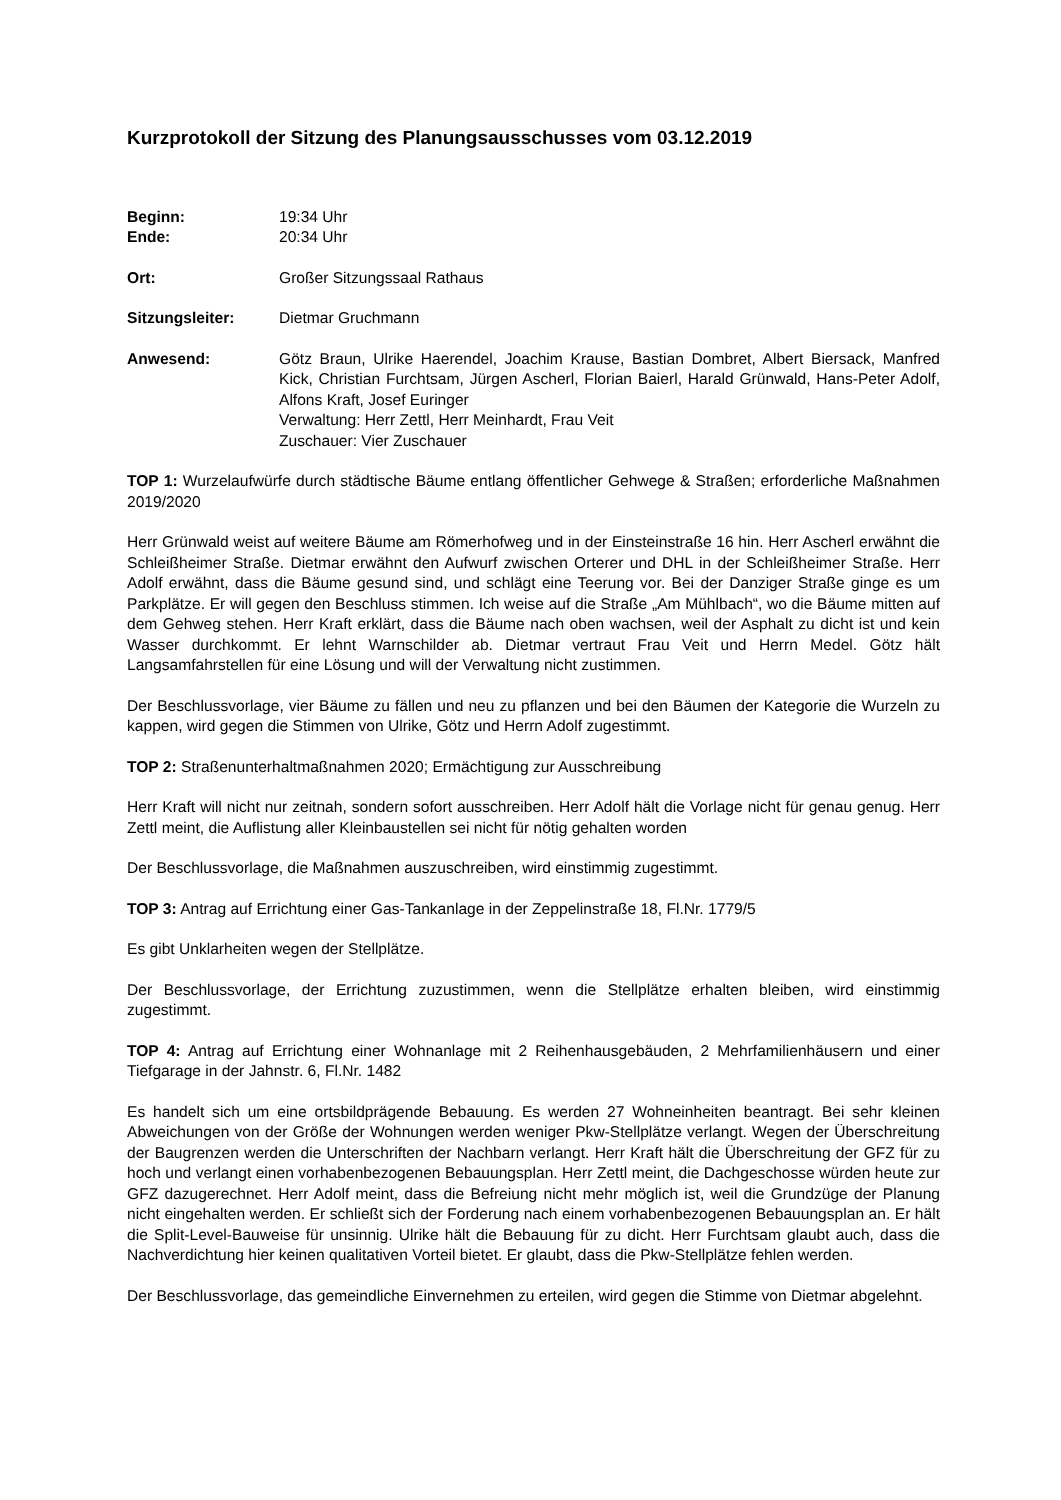Kurzprotokoll der Sitzung des Planungsausschusses vom 03.12.2019
Beginn: 19:34 Uhr
Ende: 20:34 Uhr
Ort: Großer Sitzungssaal Rathaus
Sitzungsleiter: Dietmar Gruchmann
Anwesend: Götz Braun, Ulrike Haerendel, Joachim Krause, Bastian Dombret, Albert Biersack, Manfred Kick, Christian Furchtsam, Jürgen Ascherl, Florian Baierl, Harald Grünwald, Hans-Peter Adolf, Alfons Kraft, Josef Euringer
Verwaltung: Herr Zettl, Herr Meinhardt, Frau Veit
Zuschauer: Vier Zuschauer
TOP 1: Wurzelaufwürfe durch städtische Bäume entlang öffentlicher Gehwege & Straßen; erforderliche Maßnahmen 2019/2020
Herr Grünwald weist auf weitere Bäume am Römerhofweg und in der Einsteinstraße 16 hin. Herr Ascherl erwähnt die Schleißheimer Straße. Dietmar erwähnt den Aufwurf zwischen Orterer und DHL in der Schleißheimer Straße. Herr Adolf erwähnt, dass die Bäume gesund sind, und schlägt eine Teerung vor. Bei der Danziger Straße ginge es um Parkplätze. Er will gegen den Beschluss stimmen. Ich weise auf die Straße „Am Mühlbach“, wo die Bäume mitten auf dem Gehweg stehen. Herr Kraft erklärt, dass die Bäume nach oben wachsen, weil der Asphalt zu dicht ist und kein Wasser durchkommt. Er lehnt Warnschilder ab. Dietmar vertraut Frau Veit und Herrn Medel. Götz hält Langsamfahrstellen für eine Lösung und will der Verwaltung nicht zustimmen.
Der Beschlussvorlage, vier Bäume zu fällen und neu zu pflanzen und bei den Bäumen der Kategorie die Wurzeln zu kappen, wird gegen die Stimmen von Ulrike, Götz und Herrn Adolf zugestimmt.
TOP 2: Straßenunterhaltmaßnahmen 2020; Ermächtigung zur Ausschreibung
Herr Kraft will nicht nur zeitnah, sondern sofort ausschreiben. Herr Adolf hält die Vorlage nicht für genau genug. Herr Zettl meint, die Auflistung aller Kleinbaustellen sei nicht für nötig gehalten worden
Der Beschlussvorlage, die Maßnahmen auszuschreiben, wird einstimmig zugestimmt.
TOP 3: Antrag auf Errichtung einer Gas-Tankanlage in der Zeppelinstraße 18, Fl.Nr. 1779/5
Es gibt Unklarheiten wegen der Stellplätze.
Der Beschlussvorlage, der Errichtung zuzustimmen, wenn die Stellplätze erhalten bleiben, wird einstimmig zugestimmt.
TOP 4: Antrag auf Errichtung einer Wohnanlage mit 2 Reihenhausgebäuden, 2 Mehrfamilienhäusern und einer Tiefgarage in der Jahnstr. 6, Fl.Nr. 1482
Es handelt sich um eine ortsbildprägende Bebauung. Es werden 27 Wohneinheiten beantragt. Bei sehr kleinen Abweichungen von der Größe der Wohnungen werden weniger Pkw-Stellplätze verlangt. Wegen der Überschreitung der Baugrenzen werden die Unterschriften der Nachbarn verlangt. Herr Kraft hält die Überschreitung der GFZ für zu hoch und verlangt einen vorhabenbezogenen Bebauungsplan. Herr Zettl meint, die Dachgeschosse würden heute zur GFZ dazugerechnet. Herr Adolf meint, dass die Befreiung nicht mehr möglich ist, weil die Grundzüge der Planung nicht eingehalten werden. Er schließt sich der Forderung nach einem vorhabenbezogenen Bebauungsplan an. Er hält die Split-Level-Bauweise für unsinnig. Ulrike hält die Bebauung für zu dicht. Herr Furchtsam glaubt auch, dass die Nachverdichtung hier keinen qualitativen Vorteil bietet. Er glaubt, dass die Pkw-Stellplätze fehlen werden.
Der Beschlussvorlage, das gemeindliche Einvernehmen zu erteilen, wird gegen die Stimme von Dietmar abgelehnt.